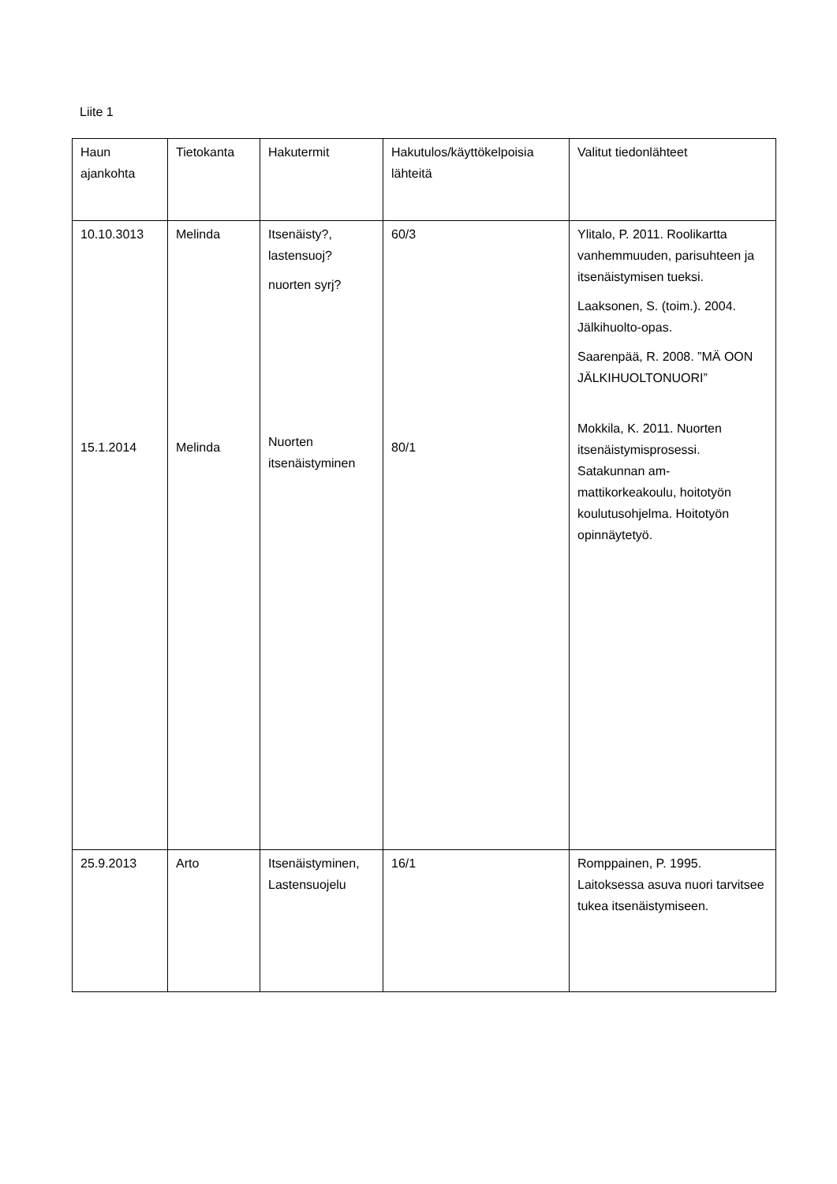Liite 1
| Haun ajankohta | Tietokanta | Hakutermit | Hakutulos/käyttökelpoisia lähteitä | Valitut tiedonlähteet |
| 10.10.3013 15.1.2014 | Melinda Melinda | Itsenäisty?, lastensuoj? nuorten syrj? Nuorten itsenäistyminen | 60/3 80/1 | Ylitalo, P. 2011. Roolikartta vanhemmuuden, parisuhteen ja itsenäistymisen tueksi. Laaksonen, S. (toim.). 2004. Jälkihuolto-opas. Saarenpää, R. 2008. ”MÄ OON JÄLKIHUOLTONUORI” Mokkila, K. 2011. Nuorten itsenäistymisprosessi. Satakunnan am-mattikorkeakoulu, hoitotyön koulutusohjelma. Hoitotyön opinnäytetyö. |
| 25.9.2013 | Arto | Itsenäistyminen, Lastensuojelu | 16/1 | Romppainen, P. 1995. Laitoksessa asuva nuori tarvitsee tukea itsenäistymiseen. |